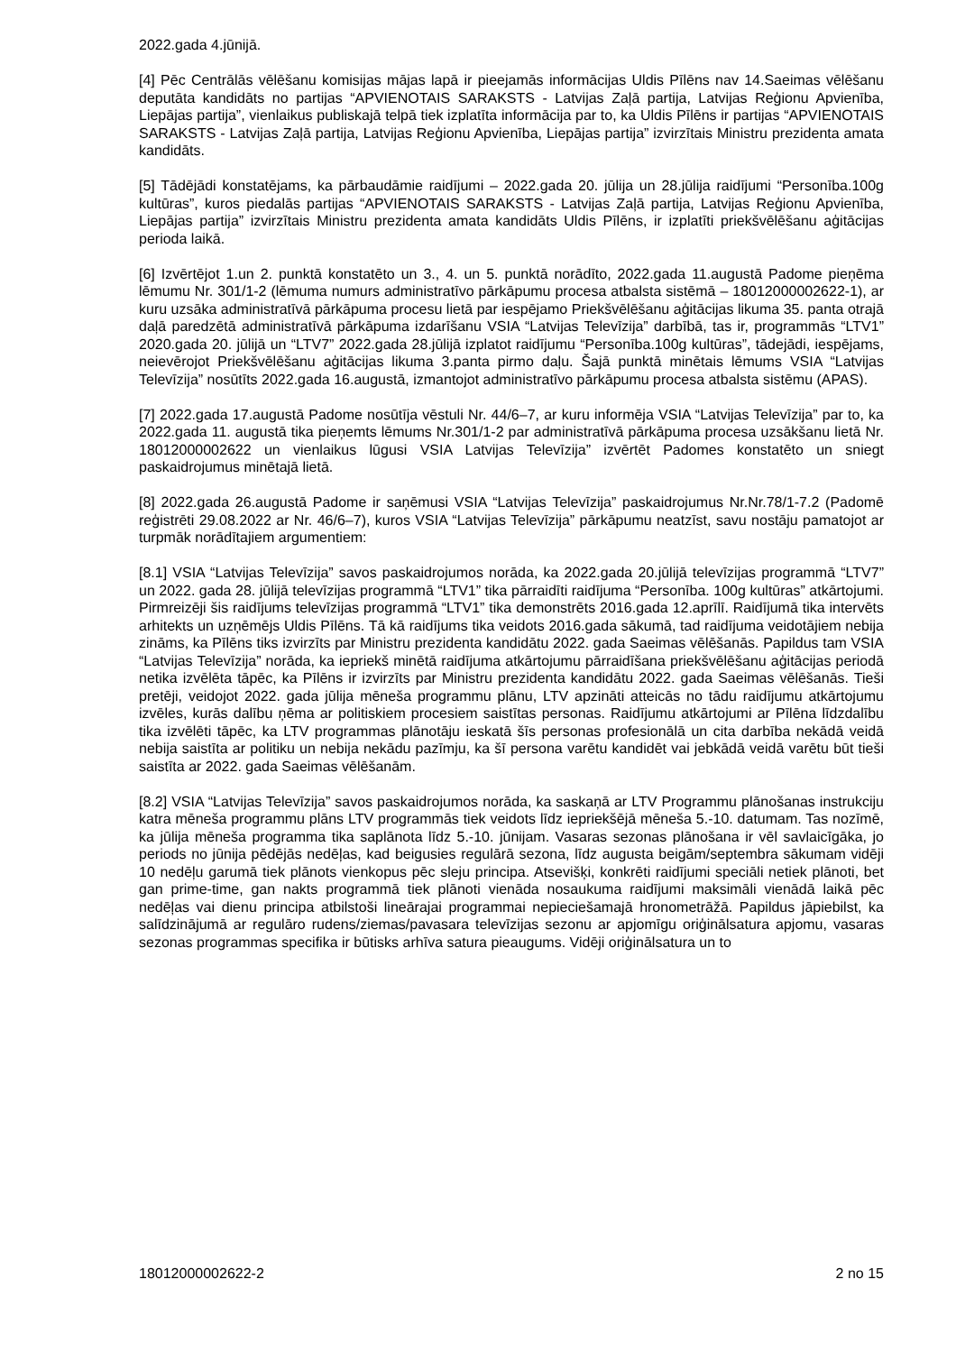2022.gada 4.jūnijā.
[4] Pēc Centrālās vēlēšanu komisijas mājas lapā ir pieejamās informācijas Uldis Pīlēns nav 14.Saeimas vēlēšanu deputāta kandidāts no partijas “APVIENOTAIS SARAKSTS - Latvijas Zaļā partija, Latvijas Reģionu Apvienība, Liepājas partija”, vienlaikus publiskajā telpā tiek izplatīta informācija par to, ka Uldis Pīlēns ir partijas “APVIENOTAIS SARAKSTS - Latvijas Zaļā partija, Latvijas Reģionu Apvienība, Liepājas partija” izvirzītais Ministru prezidenta amata kandidāts.
[5] Tādējādi konstatējams, ka pārbaudāmie raidījumi – 2022.gada 20. jūlija un 28.jūlija raidījumi “Personība.100g kultūras”, kuros piedalās partijas “APVIENOTAIS SARAKSTS - Latvijas Zaļā partija, Latvijas Reģionu Apvienība, Liepājas partija” izvirzītais Ministru prezidenta amata kandidāts Uldis Pīlēns, ir izplatīti priekšvēlēšanu aģitācijas perioda laikā.
[6] Izvērtējot 1.un 2. punktā konstatēto un 3., 4. un 5. punktā norādīto, 2022.gada 11.augustā Padome pieņēma lēmumu Nr. 301/1-2 (lēmuma numurs administratīvo pārkāpumu procesa atbalsta sistēmā – 18012000002622-1), ar kuru uzsāka administratīvā pārkāpuma procesu lietā par iespējamo Priekšvēlēšanu aģitācijas likuma 35. panta otrajā daļā paredzētā administratīvā pārkāpuma izdarīšanu VSIA “Latvijas Televīzija” darbībā, tas ir, programmās “LTV1” 2020.gada 20. jūlijā un “LTV7” 2022.gada 28.jūlijā izplatot raidījumu “Personība.100g kultūras”, tādejādi, iespējams, neievērojot Priekšvēlēšanu aģitācijas likuma 3.panta pirmo daļu. Šajā punktā minētais lēmums VSIA “Latvijas Televīzija” nosūtīts 2022.gada 16.augustā, izmantojot administratīvo pārkāpumu procesa atbalsta sistēmu (APAS).
[7] 2022.gada 17.augustā Padome nosūtīja vēstuli Nr. 44/6–7, ar kuru informēja VSIA “Latvijas Televīzija” par to, ka 2022.gada 11. augustā tika pieņemts lēmums Nr.301/1-2 par administratīvā pārkāpuma procesa uzsākšanu lietā Nr. 18012000002622 un vienlaikus lūgusi VSIA Latvijas Televīzija” izvērtēt Padomes konstatēto un sniegt paskaidrojumus minētajā lietā.
[8] 2022.gada 26.augustā Padome ir saņēmusi VSIA “Latvijas Televīzija” paskaidrojumus Nr.Nr.78/1-7.2 (Padomē reģistrēti 29.08.2022 ar Nr. 46/6–7), kuros VSIA “Latvijas Televīzija” pārkāpumu neatzīst, savu nostāju pamatojot ar turpmāk norādītajiem argumentiem:
[8.1] VSIA “Latvijas Televīzija” savos paskaidrojumos norāda, ka 2022.gada 20.jūlijā televīzijas programmā “LTV7” un 2022. gada 28. jūlijā televīzijas programmā “LTV1” tika pārraidīti raidījuma “Personība. 100g kultūras” atkārtojumi. Pirmreizēji šis raidījums televīzijas programmā “LTV1” tika demonstrēts 2016.gada 12.aprīlī. Raidījumā tika intervēts arhitekts un uzņēmējs Uldis Pīlēns. Tā kā raidījums tika veidots 2016.gada sākumā, tad raidījuma veidotājiem nebija zināms, ka Pīlēns tiks izvirzīts par Ministru prezidenta kandidātu 2022. gada Saeimas vēlēšanās. Papildus tam VSIA “Latvijas Televīzija” norāda, ka iepriekš minētā raidījuma atkārtojumu pārraidīšana priekšvēlēšanu aģitācijas periodā netika izvēlēta tāpēc, ka Pīlēns ir izvirzīts par Ministru prezidenta kandidātu 2022. gada Saeimas vēlēšanās. Tieši pretēji, veidojot 2022. gada jūlija mēneša programmu plānu, LTV apzināti atteicās no tādu raidījumu atkārtojumu izvēles, kurās dalību ņēma ar politiskiem procesiem saistītas personas. Raidījumu atkārtojumi ar Pīlēna līdzdalību tika izvēlēti tāpēc, ka LTV programmas plānotāju ieskatā šīs personas profesionālā un cita darbība nekādā veidā nebija saistīta ar politiku un nebija nekādu pazīmju, ka šī persona varētu kandidēt vai jebkādā veidā varētu būt tieši saistīta ar 2022. gada Saeimas vēlēšanām.
[8.2] VSIA “Latvijas Televīzija” savos paskaidrojumos norāda, ka saskaņā ar LTV Programmu plānošanas instrukciju katra mēneša programmu plāns LTV programmās tiek veidots līdz iepriekšējā mēneša 5.-10. datumam. Tas nozīmē, ka jūlija mēneša programma tika saplānota līdz 5.-10. jūnijam. Vasaras sezonas plānošana ir vēl savlaicīgāka, jo periods no jūnija pēdējās nedēļas, kad beigusies regulārā sezona, līdz augusta beigām/septembra sākumam vidēji 10 nedēļu garumā tiek plānots vienkopus pēc sleju principa. Atsevišķi, konkrēti raidījumi speciāli netiek plānoti, bet gan prime-time, gan nakts programmā tiek plānoti vienāda nosaukuma raidījumi maksimāli vienādā laikā pēc nedēļas vai dienu principa atbilstoši lineārajai programmai nepieciešamajā hronometrāžā. Papildus jāpiebilst, ka salīdzinājumā ar regulāro rudens/ziemas/pavasara televīzijas sezonu ar apjomīgu oriģinālsatura apjomu, vasaras sezonas programmas specifika ir būtisks arhīva satura pieaugums. Vidēji oriģinālsatura un to
18012000002622-2 2 no 15